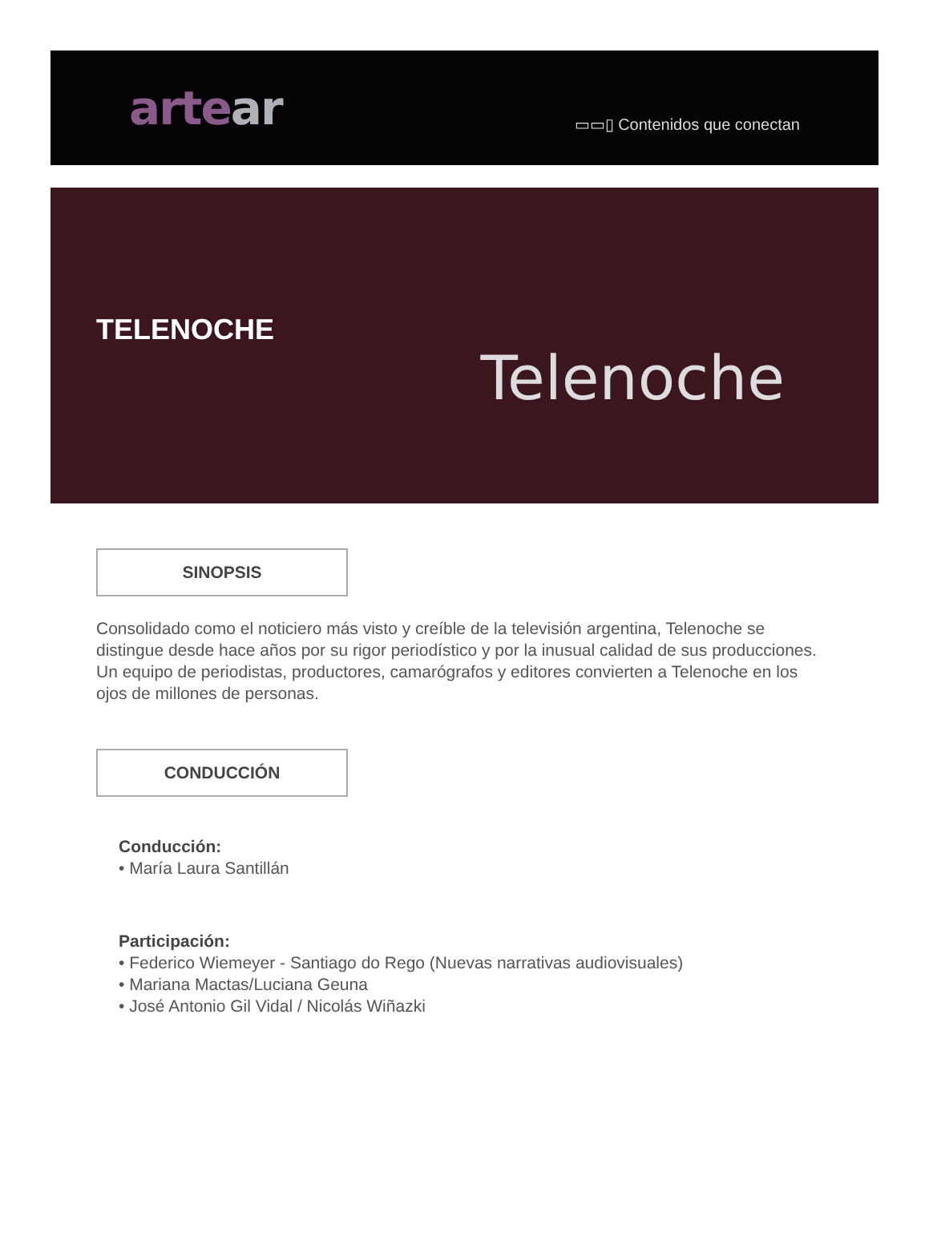artear
▭▭▯ Contenidos que conectan
TELENOCHE
Telenoche
SINOPSIS
Consolidado como el noticiero más visto y creíble de la televisión argentina, Telenoche se distingue desde hace años por su rigor periodístico y por la inusual calidad de sus producciones. Un equipo de periodistas, productores, camarógrafos y editores convierten a Telenoche en los ojos de millones de personas.
CONDUCCIÓN
Conducción:
• María Laura Santillán
Participación:
• Federico Wiemeyer - Santiago do Rego (Nuevas narrativas audiovisuales)
• Mariana Mactas/Luciana Geuna
• José Antonio Gil Vidal / Nicolás Wiñazki